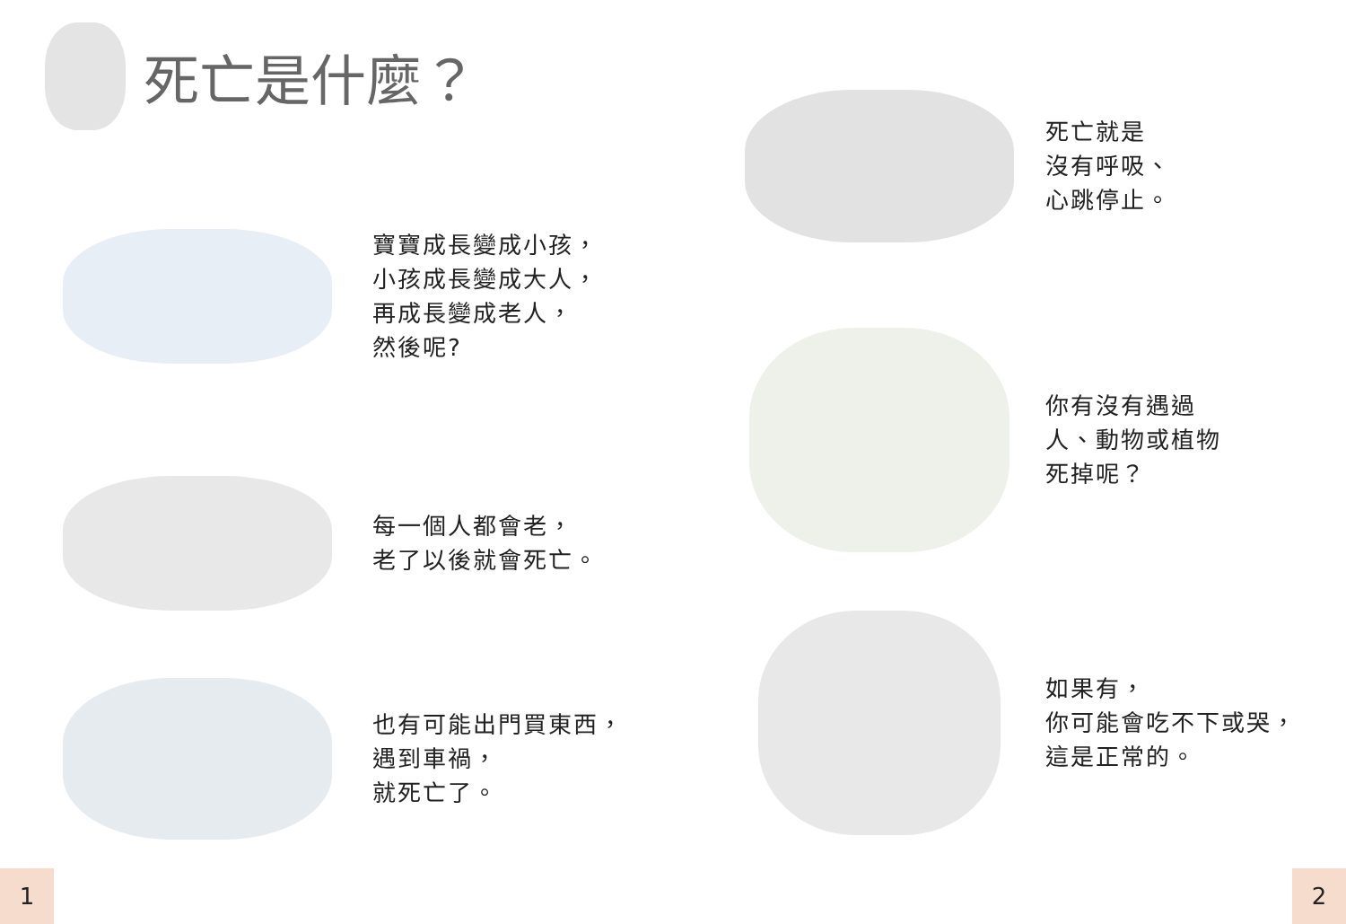死亡是什麼？
寶寶成長變成小孩，
小孩成長變成大人，
再成長變成老人，
然後呢?
每一個人都會老，
老了以後就會死亡。
也有可能出門買東西，
遇到車禍，
就死亡了。
1
死亡就是
沒有呼吸、
心跳停止。
你有沒有遇過
人、動物或植物
死掉呢？
如果有，
你可能會吃不下或哭，
這是正常的。
2